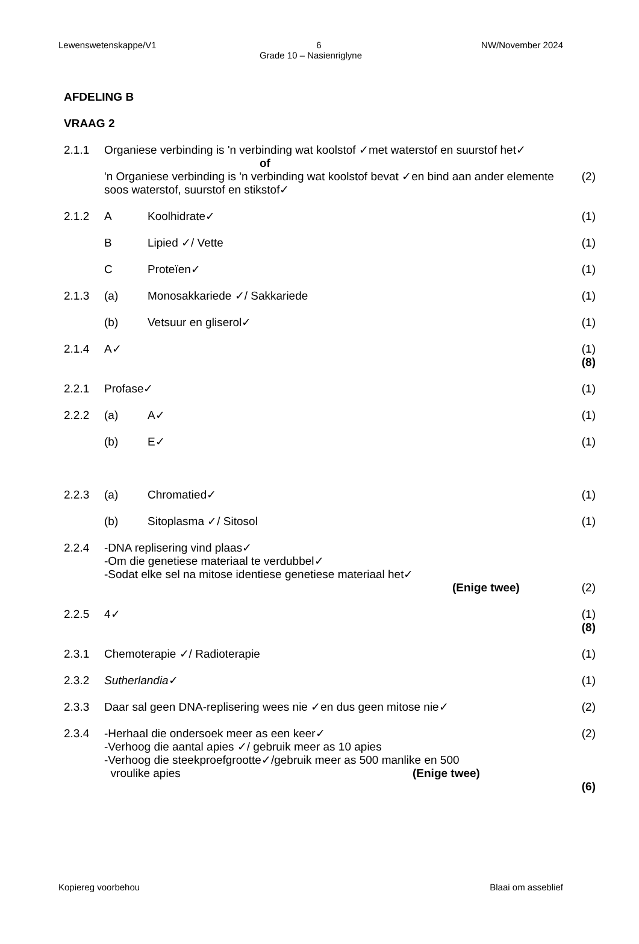Lewenswetenskappe/V1 6 NW/November 2024
Grade 10 – Nasienriglyne
AFDELING B
VRAAG 2
2.1.1 Organiese verbinding is 'n verbinding wat koolstof ✓met waterstof en suurstof het✓
of
'n Organiese verbinding is 'n verbinding wat koolstof bevat ✓en bind aan ander elemente soos waterstof, suurstof en stikstof✓
(2)
2.1.2 A Koolhidrate✓ (1)
B Lipied ✓/ Vette (1)
C Proteïen✓ (1)
2.1.3 (a) Monosakkariede ✓/ Sakkariede (1)
(b) Vetsuur en gliserol✓ (1)
2.1.4 A✓ (1)
(8)
2.2.1 Profase✓ (1)
2.2.2 (a) A✓ (1)
(b) E✓ (1)
2.2.3 (a) Chromatied✓ (1)
(b) Sitoplasma ✓/ Sitosol (1)
2.2.4 -DNA replisering vind plaas✓
-Om die genetiese materiaal te verdubbel✓
-Sodat elke sel na mitose identiese genetiese materiaal het✓
(Enige twee)
(2)
2.2.5 4✓ (1)
(8)
2.3.1 Chemoterapie ✓/ Radioterapie (1)
2.3.2 Sutherlandia✓ (1)
2.3.3 Daar sal geen DNA-replisering wees nie ✓en dus geen mitose nie✓
(2)
2.3.4 -Herhaal die ondersoek meer as een keer✓
-Verhoog die aantal apies ✓/ gebruik meer as 10 apies
-Verhoog die steekproefgrootte✓/gebruik meer as 500 manlike en 500
vroulike apies (Enige twee)
(2)
(6)
Kopiereg voorbehou Blaai om asseblief